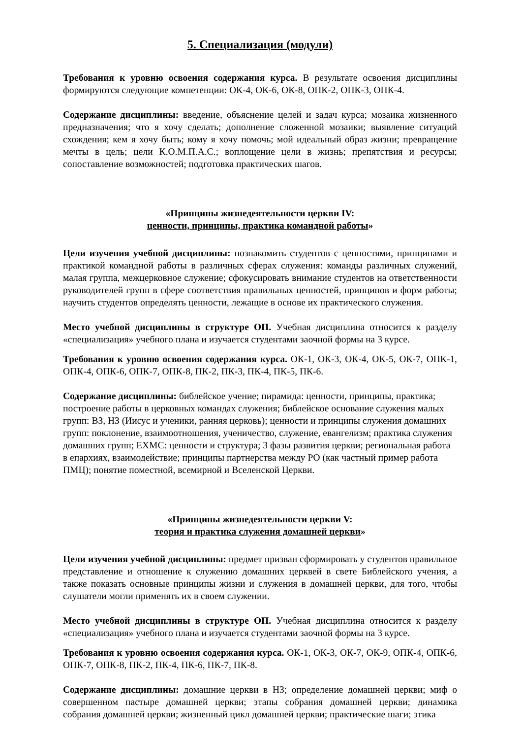5. Специализация (модули)
Требования к уровню освоения содержания курса. В результате освоения дисциплины формируются следующие компетенции: ОК-4, ОК-6, ОК-8, ОПК-2, ОПК-3, ОПК-4.
Содержание дисциплины: введение, объяснение целей и задач курса; мозаика жизненного предназначения; что я хочу сделать; дополнение сложенной мозаики; выявление ситуаций схождения; кем я хочу быть; кому я хочу помочь; мой идеальный образ жизни; превращение мечты в цель; цели К.О.М.П.А.С.; воплощение цели в жизнь; препятствия и ресурсы; сопоставление возможностей; подготовка практических шагов.
«Принципы жизнедеятельности церкви IV:
ценности, принципы, практика командной работы»
Цели изучения учебной дисциплины: познакомить студентов с ценностями, принципами и практикой командной работы в различных сферах служения: команды различных служений, малая группа, межцерковное служение; сфокусировать внимание студентов на ответственности руководителей групп в сфере соответствия правильных ценностей, принципов и форм работы; научить студентов определять ценности, лежащие в основе их практического служения.
Место учебной дисциплины в структуре ОП. Учебная дисциплина относится к разделу «специализация» учебного плана и изучается студентами заочной формы на 3 курсе.
Требования к уровню освоения содержания курса. ОК-1, ОК-3, ОК-4, ОК-5, ОК-7, ОПК-1, ОПК-4, ОПК-6, ОПК-7, ОПК-8, ПК-2, ПК-3, ПК-4, ПК-5, ПК-6.
Содержание дисциплины: библейское учение; пирамида: ценности, принципы, практика; построение работы в церковных командах служения; библейское основание служения малых групп: ВЗ, НЗ (Иисус и ученики, ранняя церковь); ценности и принципы служения домашних групп: поклонение, взаимоотношения, ученичество, служение, евангелизм; практика служения домашних групп; ЕХМС: ценности и структура; 3 фазы развития церкви; региональная работа в епархиях, взаимодействие; принципы партнерства между РО (как частный пример работа ПМЦ); понятие поместной, всемирной и Вселенской Церкви.
«Принципы жизнедеятельности церкви V:
теория и практика служения домашней церкви»
Цели изучения учебной дисциплины: предмет призван сформировать у студентов правильное представление и отношение к служению домашних церквей в свете Библейского учения, а также показать основные принципы жизни и служения в домашней церкви, для того, чтобы слушатели могли применять их в своем служении.
Место учебной дисциплины в структуре ОП. Учебная дисциплина относится к разделу «специализация» учебного плана и изучается студентами заочной формы на 3 курсе.
Требования к уровню освоения содержания курса. ОК-1, ОК-3, ОК-7, ОК-9, ОПК-4, ОПК-6, ОПК-7, ОПК-8, ПК-2, ПК-4, ПК-6, ПК-7, ПК-8.
Содержание дисциплины: домашние церкви в НЗ; определение домашней церкви; миф о совершенном пастыре домашней церкви; этапы собрания домашней церкви; динамика собрания домашней церкви; жизненный цикл домашней церкви; практические шаги; этика